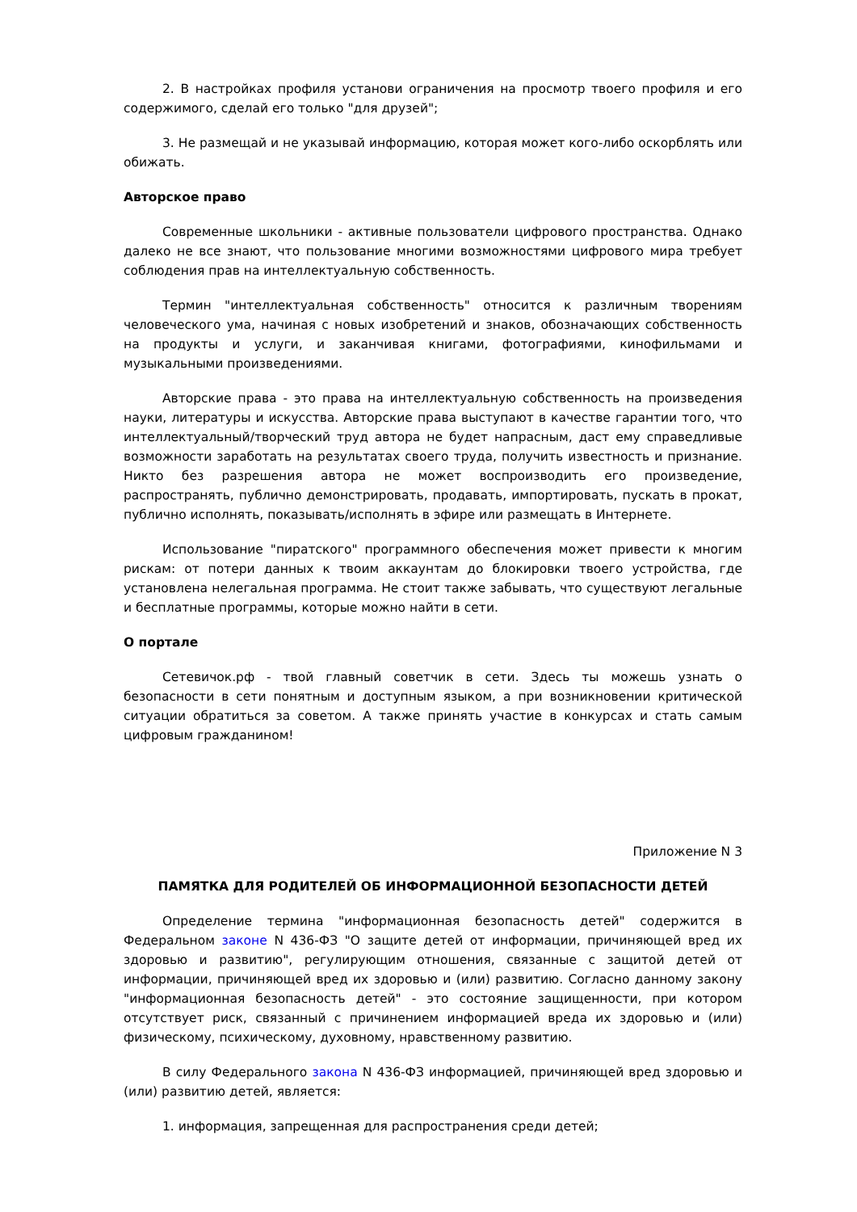2. В настройках профиля установи ограничения на просмотр твоего профиля и его содержимого, сделай его только "для друзей";
3. Не размещай и не указывай информацию, которая может кого-либо оскорблять или обижать.
Авторское право
Современные школьники - активные пользователи цифрового пространства. Однако далеко не все знают, что пользование многими возможностями цифрового мира требует соблюдения прав на интеллектуальную собственность.
Термин "интеллектуальная собственность" относится к различным творениям человеческого ума, начиная с новых изобретений и знаков, обозначающих собственность на продукты и услуги, и заканчивая книгами, фотографиями, кинофильмами и музыкальными произведениями.
Авторские права - это права на интеллектуальную собственность на произведения науки, литературы и искусства. Авторские права выступают в качестве гарантии того, что интеллектуальный/творческий труд автора не будет напрасным, даст ему справедливые возможности заработать на результатах своего труда, получить известность и признание. Никто без разрешения автора не может воспроизводить его произведение, распространять, публично демонстрировать, продавать, импортировать, пускать в прокат, публично исполнять, показывать/исполнять в эфире или размещать в Интернете.
Использование "пиратского" программного обеспечения может привести к многим рискам: от потери данных к твоим аккаунтам до блокировки твоего устройства, где установлена нелегальная программа. Не стоит также забывать, что существуют легальные и бесплатные программы, которые можно найти в сети.
О портале
Сетевичок.рф - твой главный советчик в сети. Здесь ты можешь узнать о безопасности в сети понятным и доступным языком, а при возникновении критической ситуации обратиться за советом. А также принять участие в конкурсах и стать самым цифровым гражданином!
Приложение N 3
ПАМЯТКА ДЛЯ РОДИТЕЛЕЙ ОБ ИНФОРМАЦИОННОЙ БЕЗОПАСНОСТИ ДЕТЕЙ
Определение термина "информационная безопасность детей" содержится в Федеральном законе N 436-ФЗ "О защите детей от информации, причиняющей вред их здоровью и развитию", регулирующим отношения, связанные с защитой детей от информации, причиняющей вред их здоровью и (или) развитию. Согласно данному закону "информационная безопасность детей" - это состояние защищенности, при котором отсутствует риск, связанный с причинением информацией вреда их здоровью и (или) физическому, психическому, духовному, нравственному развитию.
В силу Федерального закона N 436-ФЗ информацией, причиняющей вред здоровью и (или) развитию детей, является:
1. информация, запрещенная для распространения среди детей;